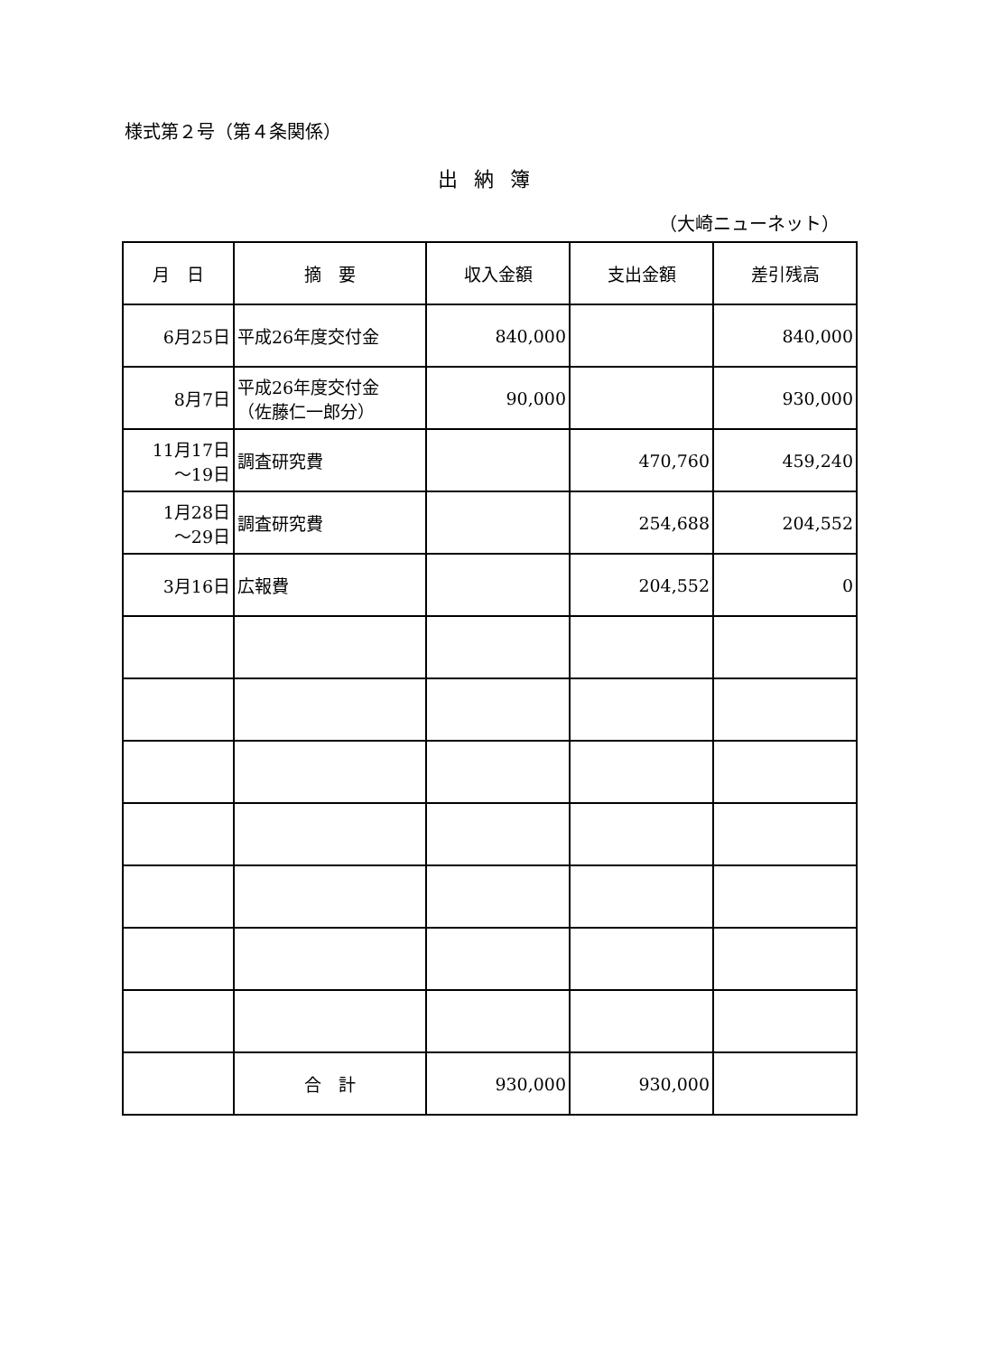様式第２号（第４条関係）
出納簿
（大崎ニューネット）
| 月 日 | 摘 要 | 収入金額 | 支出金額 | 差引残高 |
| --- | --- | --- | --- | --- |
| 6月25日 | 平成26年度交付金 | 840,000 | | 840,000 |
| 8月7日 | 平成26年度交付金 （佐藤仁一郎分） | 90,000 | | 930,000 |
| 11月17日 ～19日 | 調査研究費 | | 470,760 | 459,240 |
| 1月28日 ～29日 | 調査研究費 | | 254,688 | 204,552 |
| 3月16日 | 広報費 | | 204,552 | 0 |
| | 合 計 | 930,000 | 930,000 | |